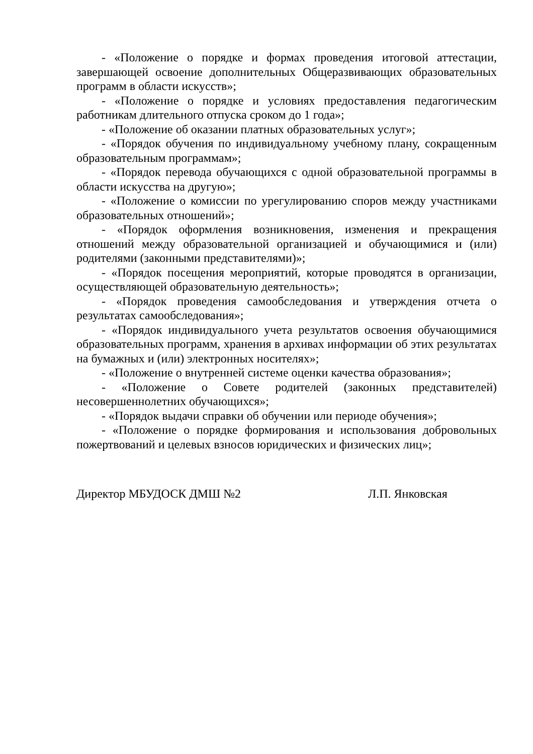- «Положение о порядке и формах проведения итоговой аттестации, завершающей освоение дополнительных Общеразвивающих образовательных программ в области искусств»;
- «Положение о порядке и условиях предоставления педагогическим работникам длительного отпуска сроком до 1 года»;
- «Положение об оказании платных образовательных услуг»;
- «Порядок обучения по индивидуальному учебному плану, сокращенным образовательным программам»;
- «Порядок перевода обучающихся с одной образовательной программы в области искусства на другую»;
- «Положение о комиссии по урегулированию споров между участниками образовательных отношений»;
- «Порядок оформления возникновения, изменения и прекращения отношений между образовательной организацией и обучающимися и (или) родителями (законными представителями)»;
- «Порядок посещения мероприятий, которые проводятся в организации, осуществляющей образовательную деятельность»;
- «Порядок проведения самообследования и утверждения отчета о результатах самообследования»;
- «Порядок индивидуального учета результатов освоения обучающимися образовательных программ, хранения в архивах информации об этих результатах на бумажных и (или) электронных носителях»;
- «Положение о внутренней системе оценки качества образования»;
- «Положение о Совете родителей (законных представителей) несовершеннолетних обучающихся»;
- «Порядок выдачи справки об обучении или периоде обучения»;
- «Положение о порядке формирования и использования добровольных пожертвований и целевых взносов юридических и физических лиц»;
Директор МБУДОСК ДМШ №2 Л.П. Янковская